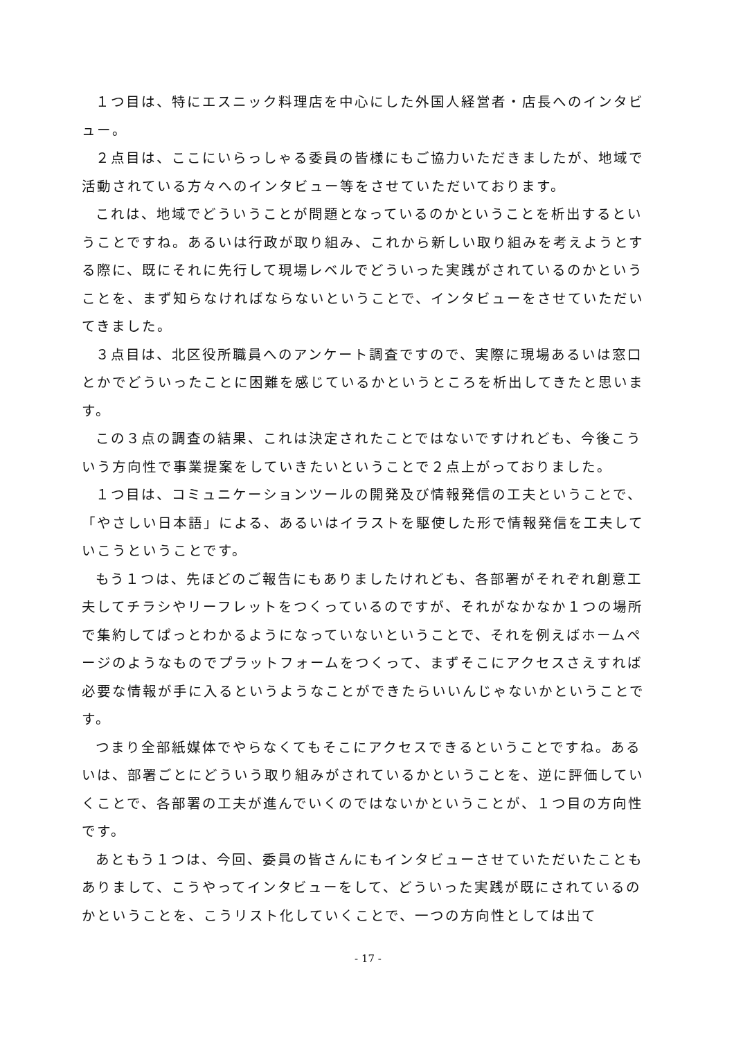１つ目は、特にエスニック料理店を中心にした外国人経営者・店長へのインタビュー。
２点目は、ここにいらっしゃる委員の皆様にもご協力いただきましたが、地域で活動されている方々へのインタビュー等をさせていただいております。
これは、地域でどういうことが問題となっているのかということを析出するということですね。あるいは行政が取り組み、これから新しい取り組みを考えようとする際に、既にそれに先行して現場レベルでどういった実践がされているのかということを、まず知らなければならないということで、インタビューをさせていただいてきました。
３点目は、北区役所職員へのアンケート調査ですので、実際に現場あるいは窓口とかでどういったことに困難を感じているかというところを析出してきたと思います。
この３点の調査の結果、これは決定されたことではないですけれども、今後こういう方向性で事業提案をしていきたいということで２点上がっておりました。
１つ目は、コミュニケーションツールの開発及び情報発信の工夫ということで、「やさしい日本語」による、あるいはイラストを駆使した形で情報発信を工夫していこうということです。
もう１つは、先ほどのご報告にもありましたけれども、各部署がそれぞれ創意工夫してチラシやリーフレットをつくっているのですが、それがなかなか１つの場所で集約してぱっとわかるようになっていないということで、それを例えばホームページのようなものでプラットフォームをつくって、まずそこにアクセスさえすれば必要な情報が手に入るというようなことができたらいいんじゃないかということです。
つまり全部紙媒体でやらなくてもそこにアクセスできるということですね。あるいは、部署ごとにどういう取り組みがされているかということを、逆に評価していくことで、各部署の工夫が進んでいくのではないかということが、１つ目の方向性です。
あともう１つは、今回、委員の皆さんにもインタビューさせていただいたこともありまして、こうやってインタビューをして、どういった実践が既にされているのかということを、こうリスト化していくことで、一つの方向性としては出て
- 17 -